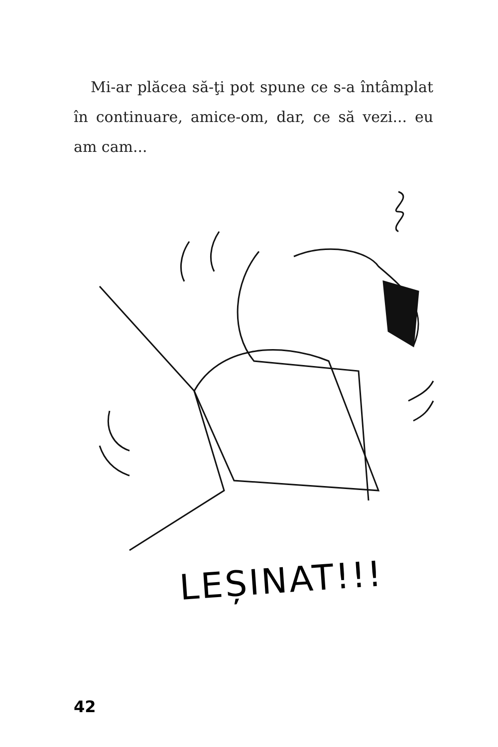Mi-ar plăcea să-ţi pot spune ce s-a întâmplat în continuare, amice-om, dar, ce să vezi... eu am cam...
LEȘINAT!!!
42